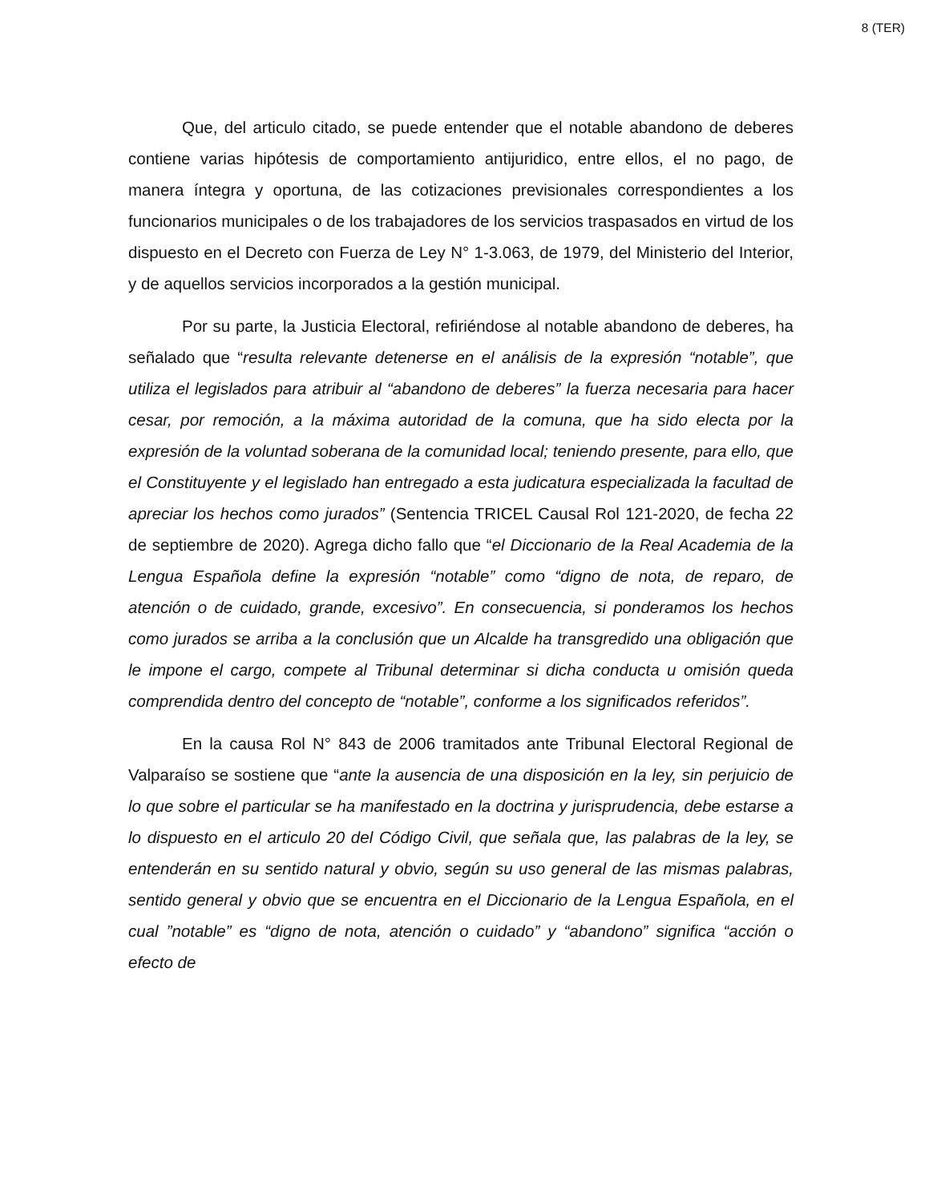8 (TER)
Que, del articulo citado, se puede entender que el notable abandono de deberes contiene varias hipótesis de comportamiento antijuridico, entre ellos, el no pago, de manera íntegra y oportuna, de las cotizaciones previsionales correspondientes a los funcionarios municipales o de los trabajadores de los servicios traspasados en virtud de los dispuesto en el Decreto con Fuerza de Ley N° 1-3.063, de 1979, del Ministerio del Interior, y de aquellos servicios incorporados a la gestión municipal.
Por su parte, la Justicia Electoral, refiriéndose al notable abandono de deberes, ha señalado que “resulta relevante detenerse en el análisis de la expresión “notable”, que utiliza el legislados para atribuir al “abandono de deberes” la fuerza necesaria para hacer cesar, por remoción, a la máxima autoridad de la comuna, que ha sido electa por la expresión de la voluntad soberana de la comunidad local; teniendo presente, para ello, que el Constituyente y el legislado han entregado a esta judicatura especializada la facultad de apreciar los hechos como jurados” (Sentencia TRICEL Causal Rol 121-2020, de fecha 22 de septiembre de 2020). Agrega dicho fallo que “el Diccionario de la Real Academia de la Lengua Española define la expresión “notable” como “digno de nota, de reparo, de atención o de cuidado, grande, excesivo”. En consecuencia, si ponderamos los hechos como jurados se arriba a la conclusión que un Alcalde ha transgredido una obligación que le impone el cargo, compete al Tribunal determinar si dicha conducta u omisión queda comprendida dentro del concepto de “notable”, conforme a los significados referidos”.
En la causa Rol N° 843 de 2006 tramitados ante Tribunal Electoral Regional de Valparaíso se sostiene que “ante la ausencia de una disposición en la ley, sin perjuicio de lo que sobre el particular se ha manifestado en la doctrina y jurisprudencia, debe estarse a lo dispuesto en el articulo 20 del Código Civil, que señala que, las palabras de la ley, se entenderán en su sentido natural y obvio, según su uso general de las mismas palabras, sentido general y obvio que se encuentra en el Diccionario de la Lengua Española, en el cual ”notable” es “digno de nota, atención o cuidado” y “abandono” significa “acción o efecto de